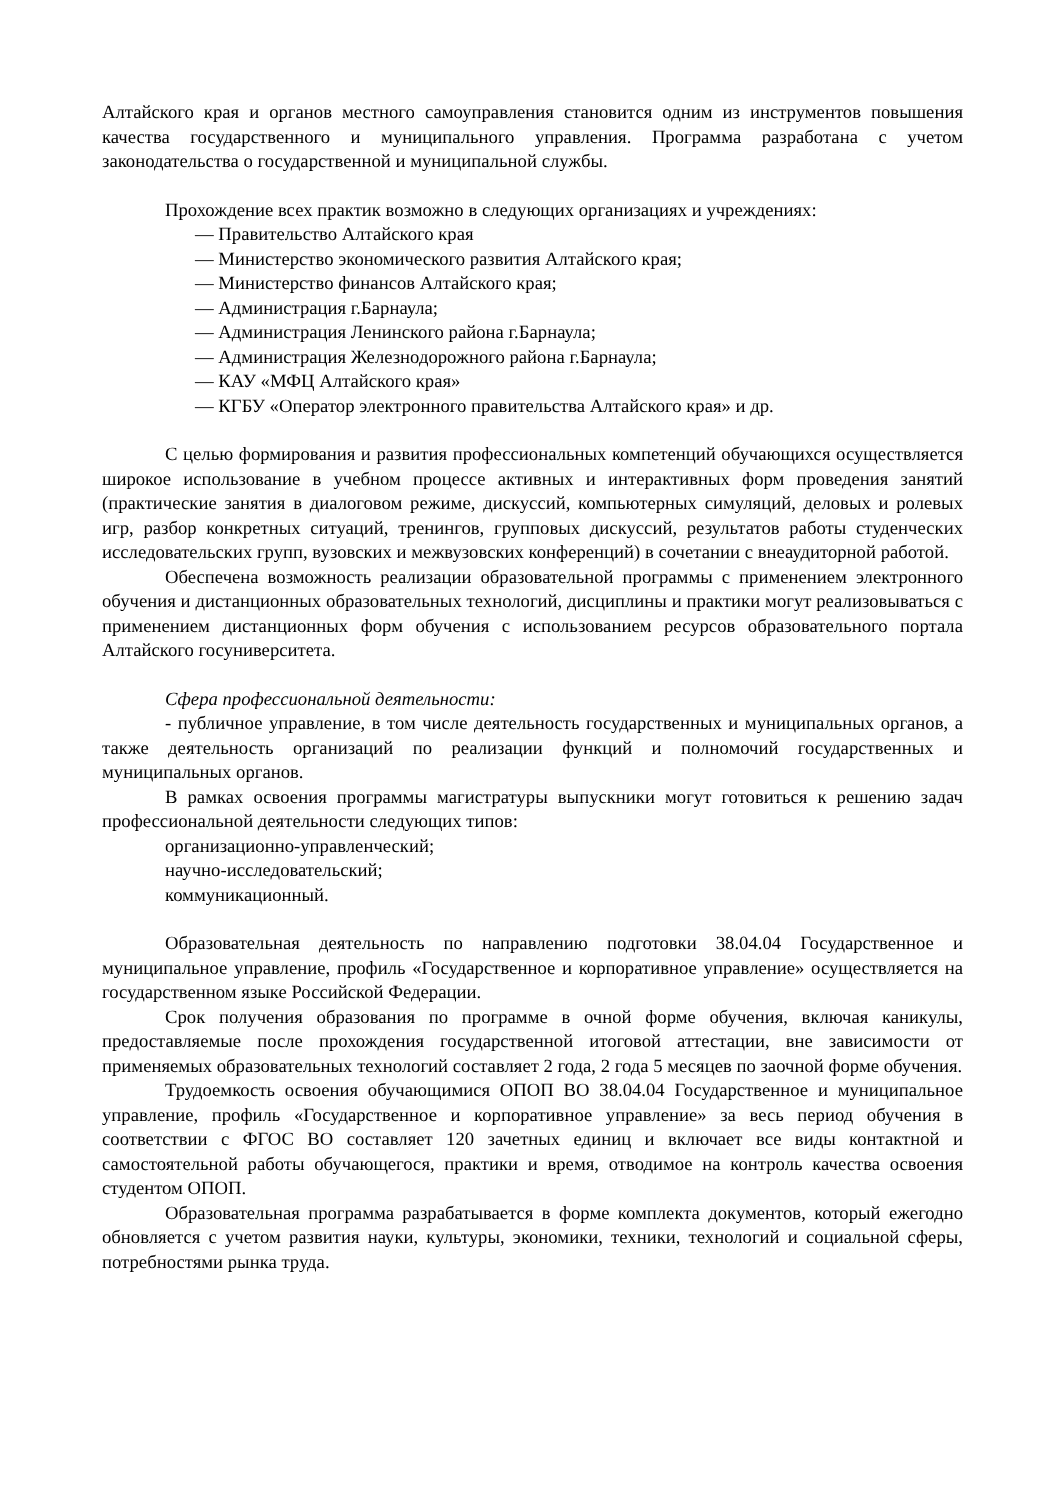Алтайского края и органов местного самоуправления становится одним из инструментов повышения качества государственного и муниципального управления. Программа разработана с учетом законодательства о государственной и муниципальной службы.
Прохождение всех практик возможно в следующих организациях и учреждениях:
— Правительство Алтайского края
— Министерство экономического развития Алтайского края;
— Министерство финансов Алтайского края;
— Администрация г.Барнаула;
— Администрация Ленинского района г.Барнаула;
— Администрация Железнодорожного района г.Барнаула;
— КАУ «МФЦ Алтайского края»
— КГБУ «Оператор электронного правительства Алтайского края» и др.
С целью формирования и развития профессиональных компетенций обучающихся осуществляется широкое использование в учебном процессе активных и интерактивных форм проведения занятий (практические занятия в диалоговом режиме, дискуссий, компьютерных симуляций, деловых и ролевых игр, разбор конкретных ситуаций, тренингов, групповых дискуссий, результатов работы студенческих исследовательских групп, вузовских и межвузовских конференций) в сочетании с внеаудиторной работой.
Обеспечена возможность реализации образовательной программы с применением электронного обучения и дистанционных образовательных технологий, дисциплины и практики могут реализовываться с применением дистанционных форм обучения с использованием ресурсов образовательного портала Алтайского госуниверситета.
Сфера профессиональной деятельности:
- публичное управление, в том числе деятельность государственных и муниципальных органов, а также деятельность организаций по реализации функций и полномочий государственных и муниципальных органов.
В рамках освоения программы магистратуры выпускники могут готовиться к решению задач профессиональной деятельности следующих типов:
организационно-управленческий;
научно-исследовательский;
коммуникационный.
Образовательная деятельность по направлению подготовки 38.04.04 Государственное и муниципальное управление, профиль «Государственное и корпоративное управление» осуществляется на государственном языке Российской Федерации.
Срок получения образования по программе в очной форме обучения, включая каникулы, предоставляемые после прохождения государственной итоговой аттестации, вне зависимости от применяемых образовательных технологий составляет 2 года, 2 года 5 месяцев по заочной форме обучения.
Трудоемкость освоения обучающимися ОПОП ВО 38.04.04 Государственное и муниципальное управление, профиль «Государственное и корпоративное управление» за весь период обучения в соответствии с ФГОС ВО составляет 120 зачетных единиц и включает все виды контактной и самостоятельной работы обучающегося, практики и время, отводимое на контроль качества освоения студентом ОПОП.
Образовательная программа разрабатывается в форме комплекта документов, который ежегодно обновляется с учетом развития науки, культуры, экономики, техники, технологий и социальной сферы, потребностями рынка труда.